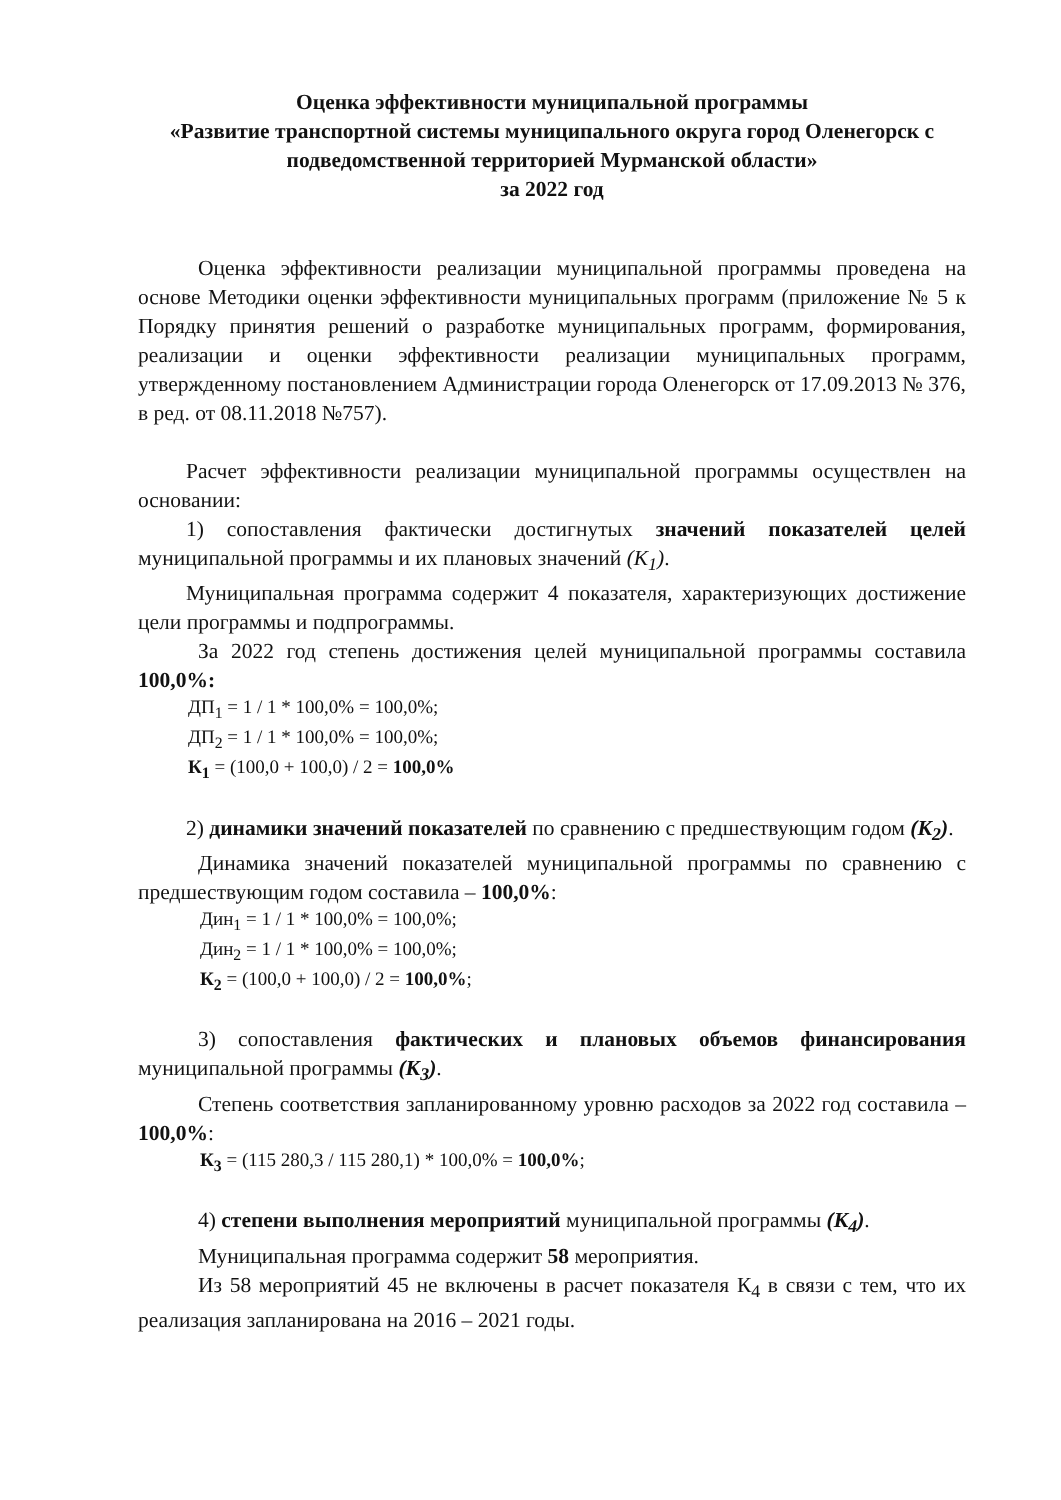Оценка эффективности муниципальной программы
«Развитие транспортной системы муниципального округа город Оленегорск с подведомственной территорией Мурманской области»
за 2022 год
Оценка эффективности реализации муниципальной программы проведена на основе Методики оценки эффективности муниципальных программ (приложение № 5 к Порядку принятия решений о разработке муниципальных программ, формирования, реализации и оценки эффективности реализации муниципальных программ, утвержденному постановлением Администрации города Оленегорск от 17.09.2013 № 376, в ред. от 08.11.2018 №757).
Расчет эффективности реализации муниципальной программы осуществлен на основании:
1) сопоставления фактически достигнутых значений показателей целей муниципальной программы и их плановых значений (К<sub>1</sub>).
Муниципальная программа содержит 4 показателя, характеризующих достижение цели программы и подпрограммы.
За 2022 год степень достижения целей муниципальной программы составила 100,0%:
ДП<sub>1</sub> = 1 / 1 * 100,0% = 100,0%;
ДП<sub>2</sub> = 1 / 1 * 100,0% = 100,0%;
К<sub>1</sub> = (100,0 + 100,0) / 2 = 100,0%
2) динамики значений показателей по сравнению с предшествующим годом (К<sub>2</sub>).
Динамика значений показателей муниципальной программы по сравнению с предшествующим годом составила – 100,0%:
Дин<sub>1</sub> = 1 / 1 * 100,0% = 100,0%;
Дин<sub>2</sub> = 1 / 1 * 100,0% = 100,0%;
К<sub>2</sub> = (100,0 + 100,0) / 2 = 100,0%;
3) сопоставления фактических и плановых объемов финансирования муниципальной программы (К<sub>3</sub>).
Степень соответствия запланированному уровню расходов за 2022 год составила – 100,0%:
К<sub>3</sub> = (115 280,3 / 115 280,1) * 100,0% = 100,0%;
4) степени выполнения мероприятий муниципальной программы (К<sub>4</sub>).
Муниципальная программа содержит 58 мероприятия.
Из 58 мероприятий 45 не включены в расчет показателя К<sub>4</sub> в связи с тем, что их реализация запланирована на 2016 – 2021 годы.